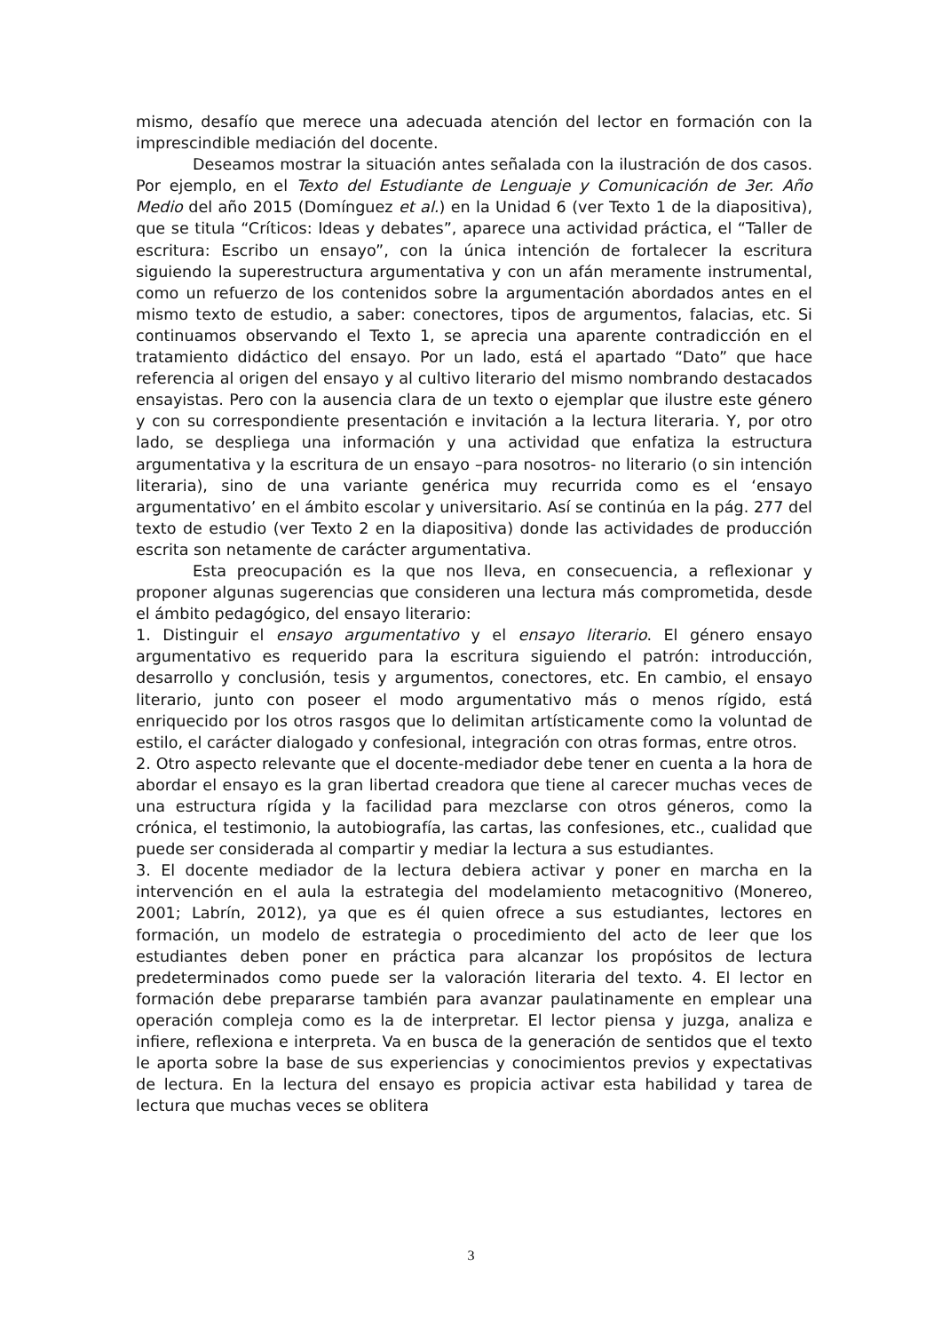mismo, desafío que merece una adecuada atención del lector en formación con la imprescindible mediación del docente.
Deseamos mostrar la situación antes señalada con la ilustración de dos casos. Por ejemplo, en el Texto del Estudiante de Lenguaje y Comunicación de 3er. Año Medio del año 2015 (Domínguez et al.) en la Unidad 6 (ver Texto 1 de la diapositiva), que se titula “Críticos: Ideas y debates”, aparece una actividad práctica, el “Taller de escritura: Escribo un ensayo”, con la única intención de fortalecer la escritura siguiendo la superestructura argumentativa y con un afán meramente instrumental, como un refuerzo de los contenidos sobre la argumentación abordados antes en el mismo texto de estudio, a saber: conectores, tipos de argumentos, falacias, etc. Si continuamos observando el Texto 1, se aprecia una aparente contradicción en el tratamiento didáctico del ensayo. Por un lado, está el apartado “Dato” que hace referencia al origen del ensayo y al cultivo literario del mismo nombrando destacados ensayistas. Pero con la ausencia clara de un texto o ejemplar que ilustre este género y con su correspondiente presentación e invitación a la lectura literaria. Y, por otro lado, se despliega una información y una actividad que enfatiza la estructura argumentativa y la escritura de un ensayo –para nosotros- no literario (o sin intención literaria), sino de una variante genérica muy recurrida como es el ‘ensayo argumentativo’ en el ámbito escolar y universitario. Así se continúa en la pág. 277 del texto de estudio (ver Texto 2 en la diapositiva) donde las actividades de producción escrita son netamente de carácter argumentativa.
Esta preocupación es la que nos lleva, en consecuencia, a reflexionar y proponer algunas sugerencias que consideren una lectura más comprometida, desde el ámbito pedagógico, del ensayo literario:
1. Distinguir el ensayo argumentativo y el ensayo literario. El género ensayo argumentativo es requerido para la escritura siguiendo el patrón: introducción, desarrollo y conclusión, tesis y argumentos, conectores, etc. En cambio, el ensayo literario, junto con poseer el modo argumentativo más o menos rígido, está enriquecido por los otros rasgos que lo delimitan artísticamente como la voluntad de estilo, el carácter dialogado y confesional, integración con otras formas, entre otros.
2. Otro aspecto relevante que el docente-mediador debe tener en cuenta a la hora de abordar el ensayo es la gran libertad creadora que tiene al carecer muchas veces de una estructura rígida y la facilidad para mezclarse con otros géneros, como la crónica, el testimonio, la autobiografía, las cartas, las confesiones, etc., cualidad que puede ser considerada al compartir y mediar la lectura a sus estudiantes.
3. El docente mediador de la lectura debiera activar y poner en marcha en la intervención en el aula la estrategia del modelamiento metacognitivo (Monereo, 2001; Labrín, 2012), ya que es él quien ofrece a sus estudiantes, lectores en formación, un modelo de estrategia o procedimiento del acto de leer que los estudiantes deben poner en práctica para alcanzar los propósitos de lectura predeterminados como puede ser la valoración literaria del texto. 4. El lector en formación debe prepararse también para avanzar paulatinamente en emplear una operación compleja como es la de interpretar. El lector piensa y juzga, analiza e infiere, reflexiona e interpreta. Va en busca de la generación de sentidos que el texto le aporta sobre la base de sus experiencias y conocimientos previos y expectativas de lectura. En la lectura del ensayo es propicia activar esta habilidad y tarea de lectura que muchas veces se oblitera
3